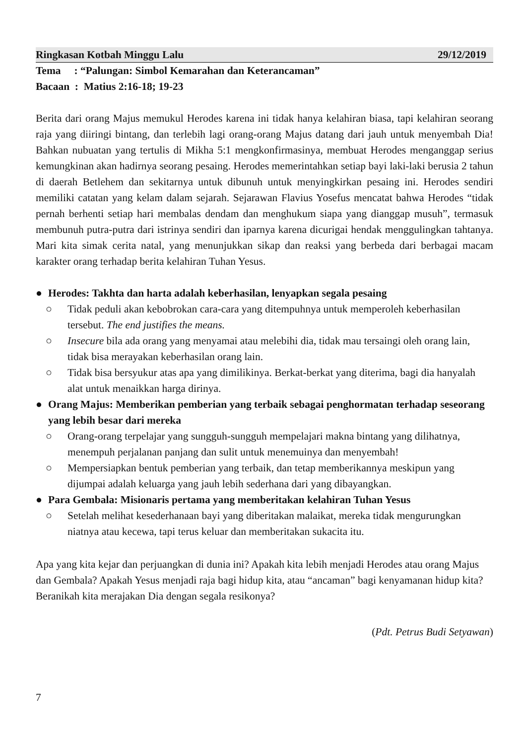Ringkasan Kotbah Minggu Lalu 29/12/2019
Tema : “Palungan: Simbol Kemarahan dan Keterancaman”
Bacaan : Matius 2:16-18; 19-23
Berita dari orang Majus memukul Herodes karena ini tidak hanya kelahiran biasa, tapi kelahiran seorang raja yang diiringi bintang, dan terlebih lagi orang-orang Majus datang dari jauh untuk menyembah Dia! Bahkan nubuatan yang tertulis di Mikha 5:1 mengkonfirmasinya, membuat Herodes menganggap serius kemungkinan akan hadirnya seorang pesaing. Herodes memerintahkan setiap bayi laki-laki berusia 2 tahun di daerah Betlehem dan sekitarnya untuk dibunuh untuk menyingkirkan pesaing ini. Herodes sendiri memiliki catatan yang kelam dalam sejarah. Sejarawan Flavius Yosefus mencatat bahwa Herodes “tidak pernah berhenti setiap hari membalas dendam dan menghukum siapa yang dianggap musuh”, termasuk membunuh putra-putra dari istrinya sendiri dan iparnya karena dicurigai hendak menggulingkan tahtanya. Mari kita simak cerita natal, yang menunjukkan sikap dan reaksi yang berbeda dari berbagai macam karakter orang terhadap berita kelahiran Tuhan Yesus.
● Herodes: Takhta dan harta adalah keberhasilan, lenyapkan segala pesaing
○ Tidak peduli akan kebobrokan cara-cara yang ditempuhnya untuk memperoleh keberhasilan tersebut. The end justifies the means.
○ Insecure bila ada orang yang menyamai atau melebihi dia, tidak mau tersaingi oleh orang lain, tidak bisa merayakan keberhasilan orang lain.
○ Tidak bisa bersyukur atas apa yang dimilikinya. Berkat-berkat yang diterima, bagi dia hanyalah alat untuk menaikkan harga dirinya.
● Orang Majus: Memberikan pemberian yang terbaik sebagai penghormatan terhadap seseorang yang lebih besar dari mereka
○ Orang-orang terpelajar yang sungguh-sungguh mempelajari makna bintang yang dilihatnya, menempuh perjalanan panjang dan sulit untuk menemuinya dan menyembah!
○ Mempersiapkan bentuk pemberian yang terbaik, dan tetap memberikannya meskipun yang dijumpai adalah keluarga yang jauh lebih sederhana dari yang dibayangkan.
● Para Gembala: Misionaris pertama yang memberitakan kelahiran Tuhan Yesus
○ Setelah melihat kesederhanaan bayi yang diberitakan malaikat, mereka tidak mengurungkan niatnya atau kecewa, tapi terus keluar dan memberitakan sukacita itu.
Apa yang kita kejar dan perjuangkan di dunia ini? Apakah kita lebih menjadi Herodes atau orang Majus dan Gembala? Apakah Yesus menjadi raja bagi hidup kita, atau “ancaman” bagi kenyamanan hidup kita? Beranikah kita merajakan Dia dengan segala resikonya?
(Pdt. Petrus Budi Setyawan)
7